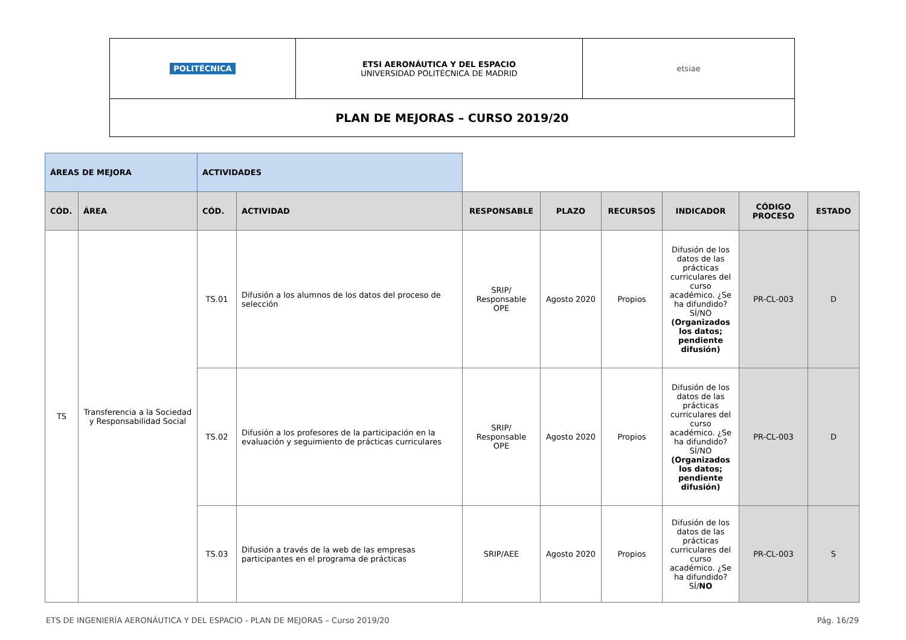| POLITÉCNICA | ETSI AERONÁUTICA Y DEL ESPACIO UNIVERSIDAD POLITÉCNICA DE MADRID | etsiae |
| PLAN DE MEJORAS – CURSO 2019/20 | | |
| ÁREAS DE MEJORA | | ACTIVIDADES | | | | | | | |
| CÓD. | ÁREA | CÓD. | ACTIVIDAD | RESPONSABLE | PLAZO | RECURSOS | INDICADOR | CÓDIGO PROCESO | ESTADO |
| TS | Transferencia a la Sociedad y Responsabilidad Social | TS.01 | Difusión a los alumnos de los datos del proceso de selección | SRIP/ Responsable OPE | Agosto 2020 | Propios | Difusión de los datos de las prácticas curriculares del curso académico. ¿Se ha difundido? SÍ/NO (Organizados los datos; pendiente difusión) | PR-CL-003 | D |
| | | TS.02 | Difusión a los profesores de la participación en la evaluación y seguimiento de prácticas curriculares | SRIP/ Responsable OPE | Agosto 2020 | Propios | Difusión de los datos de las prácticas curriculares del curso académico. ¿Se ha difundido? SÍ/NO (Organizados los datos; pendiente difusión) | PR-CL-003 | D |
| | | TS.03 | Difusión a través de la web de las empresas participantes en el programa de prácticas | SRIP/AEE | Agosto 2020 | Propios | Difusión de los datos de las prácticas curriculares del curso académico. ¿Se ha difundido? SÍ/ NO | PR-CL-003 | S |
ETS DE INGENIERÍA AERONÁUTICA Y DEL ESPACIO - PLAN DE MEJORAS – Curso 2019/20 Pág. 16/29